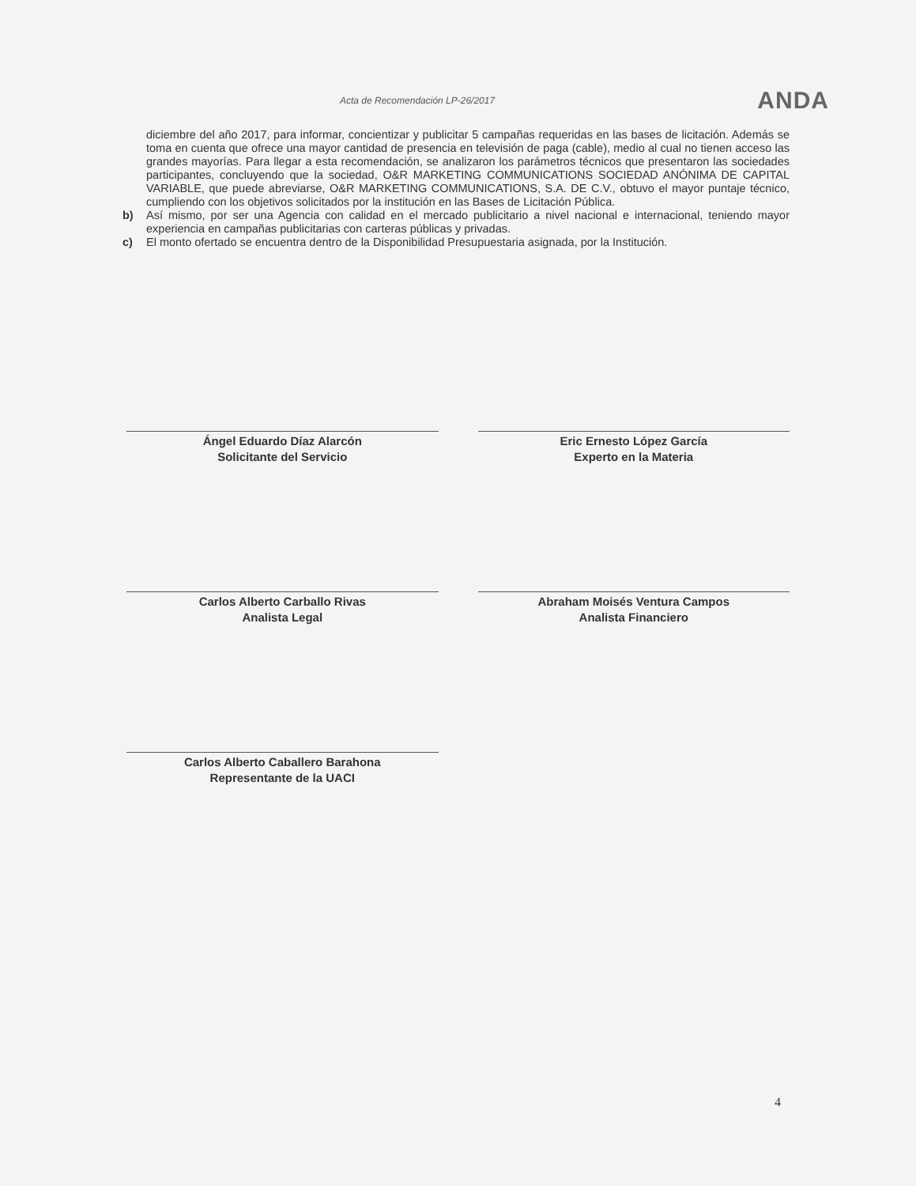Acta de Recomendación LP-26/2017 ANDA
diciembre del año 2017, para informar, concientizar y publicitar 5 campañas requeridas en las bases de licitación. Además se toma en cuenta que ofrece una mayor cantidad de presencia en televisión de paga (cable), medio al cual no tienen acceso las grandes mayorías. Para llegar a esta recomendación, se analizaron los parámetros técnicos que presentaron las sociedades participantes, concluyendo que la sociedad, O&R MARKETING COMMUNICATIONS SOCIEDAD ANÓNIMA DE CAPITAL VARIABLE, que puede abreviarse, O&R MARKETING COMMUNICATIONS, S.A. DE C.V., obtuvo el mayor puntaje técnico, cumpliendo con los objetivos solicitados por la institución en las Bases de Licitación Pública.
b) Así mismo, por ser una Agencia con calidad en el mercado publicitario a nivel nacional e internacional, teniendo mayor experiencia en campañas publicitarias con carteras públicas y privadas.
c) El monto ofertado se encuentra dentro de la Disponibilidad Presupuestaria asignada, por la Institución.
Ángel Eduardo Díaz Alarcón
Solicitante del Servicio
Eric Ernesto López García
Experto en la Materia
Carlos Alberto Carballo Rivas
Analista Legal
Abraham Moisés Ventura Campos
Analista Financiero
Carlos Alberto Caballero Barahona
Representante de la UACI
4